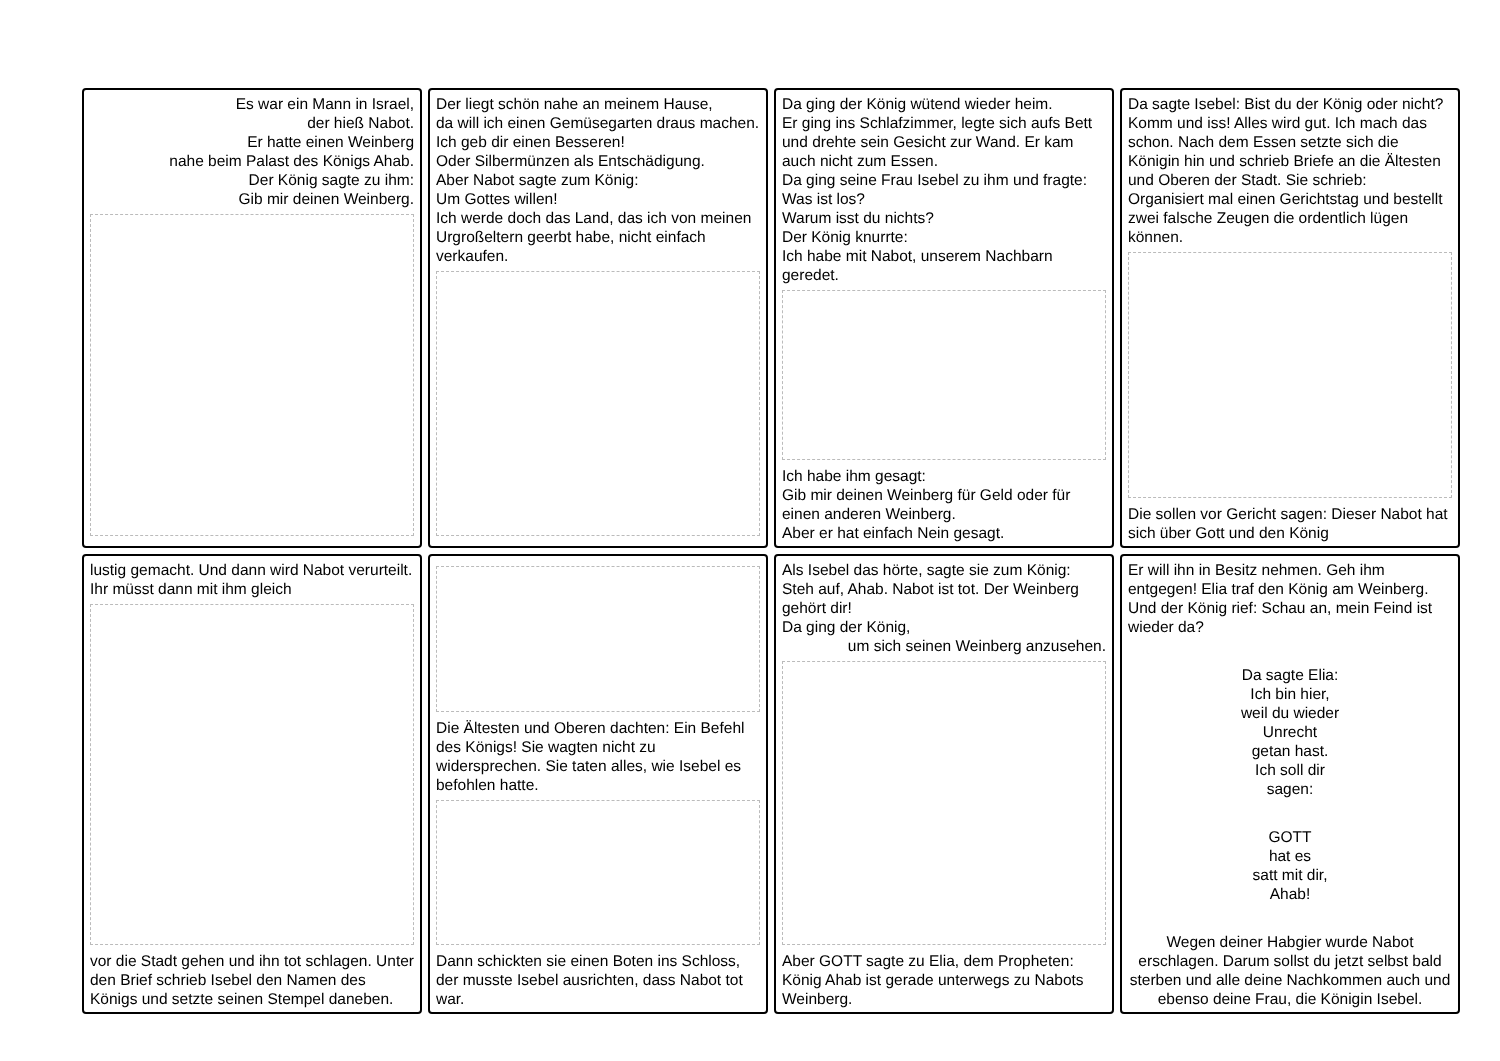Es war ein Mann in Israel,
der hieß Nabot.
Er hatte einen Weinberg
nahe beim Palast des Königs Ahab.
Der König sagte zu ihm:
Gib mir deinen Weinberg.
Der liegt schön nahe an meinem Hause,
da will ich einen Gemüsegarten draus machen. Ich geb dir einen Besseren!
Oder Silbermünzen als Entschädigung.
Aber Nabot sagte zum König:
Um Gottes willen!
Ich werde doch das Land, das ich von meinen Urgroßeltern geerbt habe, nicht einfach verkaufen.
Da ging der König wütend wieder heim.
Er ging ins Schlafzimmer, legte sich aufs Bett und drehte sein Gesicht zur Wand. Er kam auch nicht zum Essen.
Da ging seine Frau Isebel zu ihm und fragte: Was ist los?
Warum isst du nichts?
Der König knurrte:
Ich habe mit Nabot, unserem Nachbarn geredet.
Ich habe ihm gesagt:
Gib mir deinen Weinberg für Geld oder für einen anderen Weinberg.
Aber er hat einfach Nein gesagt.
Da sagte Isebel: Bist du der König oder nicht? Komm und iss! Alles wird gut. Ich mach das schon. Nach dem Essen setzte sich die Königin hin und schrieb Briefe an die Ältesten und Oberen der Stadt. Sie schrieb:
Organisiert mal einen Gerichtstag und bestellt zwei falsche Zeugen die ordentlich lügen können.
Die sollen vor Gericht sagen: Dieser Nabot hat sich über Gott und den König
lustig gemacht. Und dann wird Nabot verurteilt. Ihr müsst dann mit ihm gleich
vor die Stadt gehen und ihn tot schlagen. Unter den Brief schrieb Isebel den Namen des Königs und setzte seinen Stempel daneben.
Die Ältesten und Oberen dachten: Ein Befehl des Königs! Sie wagten nicht zu widersprechen. Sie taten alles, wie Isebel es befohlen hatte.
Dann schickten sie einen Boten ins Schloss, der musste Isebel ausrichten, dass Nabot tot war.
Als Isebel das hörte, sagte sie zum König: Steh auf, Ahab. Nabot ist tot. Der Weinberg gehört dir!
Da ging der König,
um sich seinen Weinberg anzusehen.
Aber GOTT sagte zu Elia, dem Propheten: König Ahab ist gerade unterwegs zu Nabots Weinberg.
Er will ihn in Besitz nehmen. Geh ihm entgegen! Elia traf den König am Weinberg. Und der König rief: Schau an, mein Feind ist wieder da?
Da sagte Elia:
Ich bin hier,
weil du wieder
Unrecht
getan hast.
Ich soll dir
sagen:
GOTT
hat es
satt mit dir,
Ahab!
Wegen deiner Habgier wurde Nabot erschlagen. Darum sollst du jetzt selbst bald sterben und alle deine Nachkommen auch und ebenso deine Frau, die Königin Isebel.